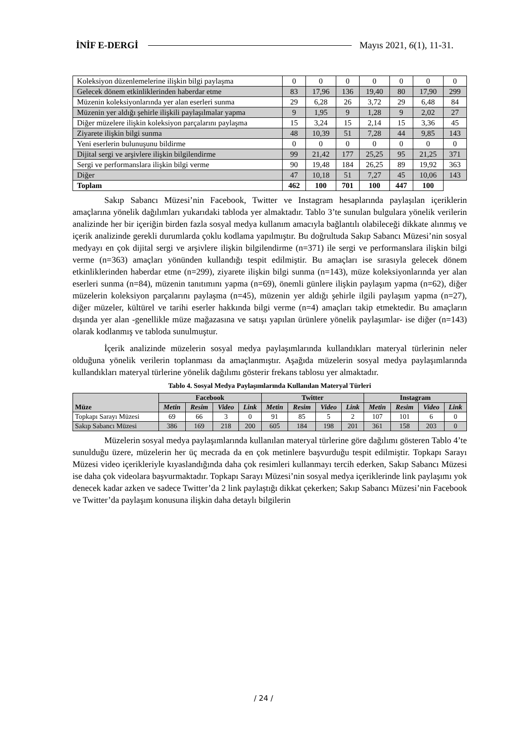İNİF E-DERGİ Mayıs 2021, 6(1), 11-31.
| Koleksiyon düzenlemelerine ilişkin bilgi paylaşma | 0 | 0 | 0 | 0 | 0 | 0 | 0 |
| Gelecek dönem etkinliklerinden haberdar etme | 83 | 17,96 | 136 | 19,40 | 80 | 17,90 | 299 |
| Müzenin koleksiyonlarında yer alan eserleri sunma | 29 | 6,28 | 26 | 3,72 | 29 | 6,48 | 84 |
| Müzenin yer aldığı şehirle ilişkili paylaşılmalar yapma | 9 | 1,95 | 9 | 1,28 | 9 | 2,02 | 27 |
| Diğer müzelere ilişkin koleksiyon parçalarını paylaşma | 15 | 3,24 | 15 | 2,14 | 15 | 3,36 | 45 |
| Ziyarete ilişkin bilgi sunma | 48 | 10,39 | 51 | 7,28 | 44 | 9,85 | 143 |
| Yeni eserlerin bulunuşunu bildirme | 0 | 0 | 0 | 0 | 0 | 0 | 0 |
| Dijital sergi ve arşivlere ilişkin bilgilendirme | 99 | 21,42 | 177 | 25,25 | 95 | 21,25 | 371 |
| Sergi ve performanslara ilişkin bilgi verme | 90 | 19,48 | 184 | 26,25 | 89 | 19,92 | 363 |
| Diğer | 47 | 10,18 | 51 | 7,27 | 45 | 10,06 | 143 |
| Toplam | 462 | 100 | 701 | 100 | 447 | 100 | |
Sakıp Sabancı Müzesi’nin Facebook, Twitter ve Instagram hesaplarında paylaşılan içeriklerin amaçlarına yönelik dağılımları yukarıdaki tabloda yer almaktadır. Tablo 3’te sunulan bulgulara yönelik verilerin analizinde her bir içeriğin birden fazla sosyal medya kullanım amacıyla bağlantılı olabileceği dikkate alınmış ve içerik analizinde gerekli durumlarda çoklu kodlama yapılmıştır. Bu doğrultuda Sakıp Sabancı Müzesi’nin sosyal medyayı en çok dijital sergi ve arşivlere ilişkin bilgilendirme (n=371) ile sergi ve performanslara ilişkin bilgi verme (n=363) amaçları yönünden kullandığı tespit edilmiştir. Bu amaçları ise sırasıyla gelecek dönem etkinliklerinden haberdar etme (n=299), ziyarete ilişkin bilgi sunma (n=143), müze koleksiyonlarında yer alan eserleri sunma (n=84), müzenin tanıtımını yapma (n=69), önemli günlere ilişkin paylaşım yapma (n=62), diğer müzelerin koleksiyon parçalarını paylaşma (n=45), müzenin yer aldığı şehirle ilgili paylaşım yapma (n=27), diğer müzeler, kültürel ve tarihi eserler hakkında bilgi verme (n=4) amaçları takip etmektedir. Bu amaçların dışında yer alan -genellikle müze mağazasına ve satışı yapılan ürünlere yönelik paylaşımlar- ise diğer (n=143) olarak kodlanmış ve tabloda sunulmuştur.
İçerik analizinde müzelerin sosyal medya paylaşımlarında kullandıkları materyal türlerinin neler olduğuna yönelik verilerin toplanması da amaçlanmıştır. Aşağıda müzelerin sosyal medya paylaşımlarında kullandıkları materyal türlerine yönelik dağılımı gösterir frekans tablosu yer almaktadır.
Tablo 4. Sosyal Medya Paylaşımlarında Kullanılan Materyal Türleri
| Müze | Facebook | | | | Twitter | | | | Instagram | | | |
| --- | --- | --- | --- | --- | --- | --- | --- | --- | --- | --- | --- | --- |
| | Metin | Resim | Video | Link | Metin | Resim | Video | Link | Metin | Resim | Video | Link |
| Topkapı Sarayı Müzesi | 69 | 66 | 3 | 0 | 91 | 85 | 5 | 2 | 107 | 101 | 6 | 0 |
| Sakıp Sabancı Müzesi | 386 | 169 | 218 | 200 | 605 | 184 | 198 | 201 | 361 | 158 | 203 | 0 |
Müzelerin sosyal medya paylaşımlarında kullanılan materyal türlerine göre dağılımı gösteren Tablo 4’te sunulduğu üzere, müzelerin her üç mecrada da en çok metinlere başvurduğu tespit edilmiştir. Topkapı Sarayı Müzesi video içerikleriyle kıyaslandığında daha çok resimleri kullanmayı tercih ederken, Sakıp Sabancı Müzesi ise daha çok videolara başvurmaktadır. Topkapı Sarayı Müzesi’nin sosyal medya içeriklerinde link paylaşımı yok denecek kadar azken ve sadece Twitter’da 2 link paylaştığı dikkat çekerken; Sakıp Sabancı Müzesi’nin Facebook ve Twitter’da paylaşım konusuna ilişkin daha detaylı bilgilerin
/ 24 /